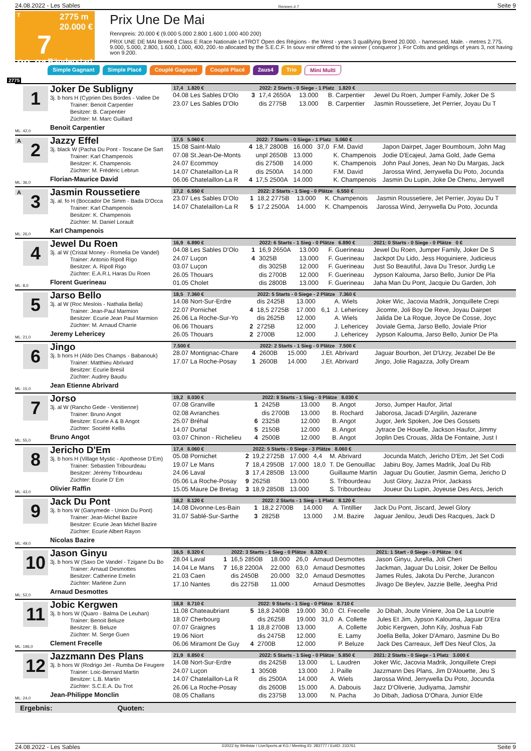24.08.2022 - Les Sables Rennen # 7 Seite 9
T 2775 m
20.000 €
7
22:01 Bänderstart
Prix Une De Mai
Rennpreis: 20.000 € (9.000 5.000 2.800 1.600 1.000 400 200)
PRIX UNE DE MAI Breed 8 Class E Race Nationale LeTROT Open des Régions - the West - years 3 qualifying Breed 20.000. - harnessed, Male. - metres 2.775. 9.000, 5.000, 2.800, 1.600, 1.000, 400, 200.-to allocated by the S.E.C.F. In souv enir offered to the winner ( conqueror ). For Colts and geldings of years 3, not having won 9.200.
Simple Gagnant Simple Placé Couplé Gagnant Couplé Placé 2aus4 Trio Mini Multi
2775
1
ML: 42,0
Joker De Subligny
3j. b hors H (Cyprien Des Bordes - Vallee De
Trainer: Benoit Carpentier
Besitzer: B. Carpentier
Züchter: M. Marc Guillard
Benoit Carpentier
| 17,4 1.820 € | | 2022: 2 Starts - 0 Siege - 1 Platz 1.820 € | | | | |
| --- | --- | --- | --- | --- | --- | --- |
| 04.08 Les Sables D'Olo | 3 | 17,4 2650A | 13.000 | | B. Carpentier | Jewel Du Roen, Jumper Family, Joker De S |
| 23.07 Les Sables D'Olo | | dis 2775B | 13.000 | | B. Carpentier | Jasmin Roussetiere, Jet Perrier, Joyau Du T |
A
2
ML: 36,0
Jazzy Effel
3j. black W (Pacha Du Pont - Toscane De Sart
Trainer: Karl Champenois
Besitzer: K. Champenois
Züchter: M. Frédéric Lebrun
Florian-Maurice David
| 17,5 5.060 € | | 2022: 7 Starts - 0 Siege - 1 Platz 5.060 € | | | | |
| --- | --- | --- | --- | --- | --- | --- |
| 15.08 Saint-Malo | 4 | 18,7 2800B | 16.000 | 37,0 | F.M. David | Japon Dairpet, Jager Boumboum, John Mag |
| 07.08 St.Jean-De-Monts | | unpl 2650B | 13.000 | | K. Champenois | Jodie D'Ecajeul, Jama Gold, Jade Gema |
| 24.07 Ecommoy | | dis 2750B | 14.000 | | K. Champenois | John Paul Jones, Jean No Du Margas, Jack |
| 14.07 Chatelaillon-La R | | dis 2500A | 14.000 | | F.M. David | Jarossa Wind, Jerrywella Du Poto, Jocunda |
| 06.06 Chatelaillon-La R | 4 | 17,5 2500A | 14.000 | | K. Champenois | Jasmin Du Lupin, Joke De Chenu, Jerrywell |
A
3
ML: 26,0
Jasmin Roussetiere
3j. al. fo H (Boccador De Simm - Bada D'Occa
Trainer: Karl Champenois
Besitzer: K. Champenois
Züchter: M. Daniel Lorault
Karl Champenois
| 17,2 6.550 € | | 2022: 2 Starts - 1 Sieg - 0 Plätze 6.550 € | | | | |
| --- | --- | --- | --- | --- | --- | --- |
| 23.07 Les Sables D'Olo | 1 | 18,2 2775B | 13.000 | | K. Champenois | Jasmin Roussetiere, Jet Perrier, Joyau Du T |
| 14.07 Chatelaillon-La R | 5 | 17,2 2500A | 14.000 | | K. Champenois | Jarossa Wind, Jerrywella Du Poto, Jocunda |
4
ML: 8,0
Jewel Du Roen
3j. al W (Cristal Money - Romelia De Vandel)
Trainer: Antonio Ripoll Rigo
Besitzer: A. Ripoll Rigo
Züchter: E.A.R.L Haras Du Roen
Florent Guerineau
| 16,9 6.890 € | | 2022: 6 Starts - 1 Sieg - 0 Plätze 6.890 € | | | | 2021: 0 Starts - 0 Siege - 0 Plätze 0 € |
| --- | --- | --- | --- | --- | --- | --- |
| 04.08 Les Sables D'Olo | 1 | 16,9 2650A | 13.000 | | F. Guerineau | Jewel Du Roen, Jumper Family, Joker De S |
| 24.07 Luçon | 4 | 3025B | 13.000 | | F. Guerineau | Jackpot Du Lido, Jess Hoguiniere, Judicieus |
| 03.07 Luçon | | dis 3025B | 12.000 | | F. Guerineau | Just So Beautiful, Java Du Tresor, Jurdig Le |
| 26.05 Thouars | | dis 2700B | 12.000 | | F. Guerineau | Jypson Kalouma, Jarso Bello, Junior De Pla |
| 01.05 Cholet | | dis 2800B | 13.000 | | F. Guerineau | Jaha Man Du Pont, Jacquie Du Garden, Joh |
5
ML: 21,0
Jarso Bello
3j. al W (Roc Meslois - Nathalia Bella)
Trainer: Jean-Paul Marmion
Besitzer: Ecurie Jean Paul Marmion
Züchter: M. Arnaud Charrie
Jeremy Lehericey
| 18,5 7.360 € | | 2022: 5 Starts - 0 Siege - 2 Plätze 7.360 € | | | | |
| --- | --- | --- | --- | --- | --- | --- |
| 14.08 Nort-Sur-Erdre | | dis 2425B | 13.000 | | A. Wiels | Joker Wic, Jacovia Madrik, Jonquillete Crepi |
| 22.07 Pornichet | 4 | 18,5 2725B | 17.000 | 6,1 | J. Lehericey | Jicomte, Joli Boy De Reve, Joyau Dairpet |
| 26.06 La Roche-Sur-Yo | | dis 2625B | 12.000 | | A. Wiels | Jalida De La Roque, Joyce De Cosse, Joyc |
| 06.06 Thouars | 2 | 2725B | 12.000 | | J. Lehericey | Joviale Gema, Jarso Bello, Joviale Prior |
| 26.05 Thouars | 2 | 2700B | 12.000 | | J. Lehericey | Jypson Kalouma, Jarso Bello, Junior De Pla |
6
ML: 15,0
Jingo
3j. b hors H (Aldo Des Champs - Babanouk)
Trainer: Matthieu Abrivard
Besitzer: Ecurie Bresil
Züchter: Audrey Baudu
Jean Etienne Abrivard
| 7.500 € | | 2022: 2 Starts - 1 Sieg - 0 Plätze 7.500 € | | | | |
| --- | --- | --- | --- | --- | --- | --- |
| 28.07 Montignac-Chare | 4 | 2600B | 15.000 | | J.Et. Abrivard | Jaguar Bourbon, Jet D'Urzy, Jezabel De Be |
| 17.07 La Roche-Posay | 1 | 2600B | 14.000 | | J.Et. Abrivard | Jingo, Jolie Ragazza, Jolly Dream |
7
ML: 55,0
Jorso
3j. al W (Rancho Gede - Venitienne)
Trainer: Bruno Angot
Besitzer: Ecurie A & B Angot
Züchter: Société Kellis
Bruno Angot
| 19,2 8.030 € | | 2022: 8 Starts - 1 Sieg - 0 Plätze 8.030 € | | | | |
| --- | --- | --- | --- | --- | --- | --- |
| 07.08 Granville | 1 | 2425B | 13.000 | | B. Angot | Jorso, Jumper Haufor, Jirtal |
| 02.08 Avranches | | dis 2700B | 13.000 | | B. Rochard | Jaborosa, Jacadi D'Argilin, Jazerane |
| 25.07 Bréhal | 6 | 2325B | 12.000 | | B. Angot | Jugor, Jerk Spoken, Joe Des Gossets |
| 14.07 Durtal | 5 | 2150B | 12.000 | | B. Angot | Jytrace De Houelle, Jackson Haufor, Jimmy |
| 03.07 Chinon - Richelieu | 4 | 2500B | 12.000 | | B. Angot | Joplin Des Crouas, Jilda De Fontaine, Just I |
8
ML: 43,0
Jericho D'Em
3j. b hors H (Village Mystic - Apotheose D'Em)
Trainer: Sebastien Tribourdeau
Besitzer: Jérémy Tribourdeau
Züchter: Ecurie D' Em
Olivier Raffin
| 17,4 8.060 € | | 2022: 5 Starts - 0 Siege - 3 Plätze 8.060 € | | | | |
| --- | --- | --- | --- | --- | --- | --- |
| 05.08 Pornichet | 2 | 19,2 2725B | 17.000 | 4,4 | M. Abrivard | Jocunda Match, Jericho D'Em, Jet Set Codi |
| 19.07 Le Mans | 7 | 18,4 2950B | 17.000 | 18,0 | T. De Genouillac | Jabiru Boy, James Madrik, Joal Du Rib |
| 24.06 Laval | 3 | 17,4 2850B | 13.000 | | Guillaume Martin | Jaguar Du Goutier, Jasmin Gema, Jericho D |
| 05.06 La Roche-Posay | 9 | 2625B | 13.000 | | S. Tribourdeau | Just Glory, Jazza Prior, Jackass |
| 15.05 Maure De Bretag | 3 | 18,9 2850B | 13.000 | | S. Tribourdeau | Joueur Du Lupin, Joyeuse Des Arcs, Jerich |
9
ML: 49,0
Jack Du Pont
3j. b hors W (Ganymede - Union Du Pont)
Trainer: Jean-Michel Bazire
Besitzer: Ecurie Jean Michel Bazire
Züchter: Ecurie Albert Rayon
Nicolas Bazire
| 18,2 8.120 € | | 2022: 2 Starts - 1 Sieg - 1 Platz 8.120 € | | | | |
| --- | --- | --- | --- | --- | --- | --- |
| 14.08 Divonne-Les-Bain | 1 | 18,2 2700B | 14.000 | | A. Tintillier | Jack Du Pont, Jiscard, Jewel Glory |
| 31.07 Sablé-Sur-Sarthe | 3 | 2825B | 13.000 | | J.M. Bazire | Jaguar Jenilou, Jeudi Des Racques, Jack D |
10
ML: 52,0
Jason Ginyu
3j. b hors W (Saxo De Vandel - Tzigane Du Bo
Trainer: Arnaud Desmottes
Besitzer: Catherine Emelin
Züchter: Marlène Zunn
Arnaud Desmottes
| 16,5 8.320 € | | 2022: 3 Starts - 1 Sieg - 0 Plätze 8.320 € | | | | 2021: 1 Start - 0 Siege - 0 Plätze 0 € |
| --- | --- | --- | --- | --- | --- | --- |
| 28.04 Laval | 1 | 16,5 2850B | 18.000 | 26,0 | Arnaud Desmottes | Jason Ginyu, Jurella, Joli Cheri |
| 14.04 Le Mans | 7 | 16,8 2200A | 22.000 | 63,0 | Arnaud Desmottes | Jackman, Jaguar Du Loisir, Joker De Bellou |
| 21.03 Caen | | dis 2450B | 20.000 | 32,0 | Arnaud Desmottes | James Rules, Jakota Du Perche, Jurancon |
| 17.10 Nantes | | dis 2275B | 11.000 | | Arnaud Desmottes | Jivago De Beylev, Jazzie Belle, Jeegha Prid |
11
ML: 196,0
Jobic Kergwen
3j. b hors W (Quaro - Balma De Leuhan)
Trainer: Benoit Beluze
Besitzer: B. Beluze
Züchter: M. Serge Guen
Clement Frecelle
| 18,8 8.710 € | | 2022: 9 Starts - 1 Sieg - 0 Plätze 8.710 € | | | | |
| --- | --- | --- | --- | --- | --- | --- |
| 11.08 Chateaubriant | 5 | 18,8 2400B | 19.000 | 30,0 | Cl. Frecelle | Jo Dibah, Joute Viniere, Joa De La Loutrie |
| 18.07 Cherbourg | | dis 2625B | 19.000 | 31,0 | A. Collette | Jules Et Jim, Jypson Kalouma, Jaguar D'Era |
| 07.07 Graignes | 1 | 18,8 2700B | 13.000 | | A. Collette | Jobic Kergwen, John Kily, Joshua Fab |
| 19.06 Niort | | dis 2475B | 12.000 | | E. Lamy | Joella Bella, Joker D'Amaro, Jasmine Du Bo |
| 06.06 Miramont De Guy | 4 | 2700B | 12.000 | | P. Beluze | Jack Des Carreaux, Jeff Des Neuf Clos, Ja |
12
ML: 24,0
Jazzmann Des Plans
3j. b hors W (Rodrigo Jet - Rumba De Feugere
Trainer: Loic-Bernard Martin
Besitzer: L.B. Martin
Züchter: S.C.E.A. Du Trot
Jean-Philippe Monclin
| 21,9 8.850 € | | 2022: 5 Starts - 1 Sieg - 0 Plätze 5.850 € | | | | 2021: 2 Starts - 0 Siege - 1 Platz 3.000 € |
| --- | --- | --- | --- | --- | --- | --- |
| 14.08 Nort-Sur-Erdre | | dis 2425B | 13.000 | | L. Laudren | Joker Wic, Jacovia Madrik, Jonquillete Crepi |
| 24.07 Luçon | 1 | 3050B | 13.000 | | J. Paille | Jazzmann Des Plans, Jim D'Alouette, Jeu S |
| 14.07 Chatelaillon-La R | | dis 2500A | 14.000 | | A. Wiels | Jarossa Wind, Jerrywella Du Poto, Jocunda |
| 26.06 La Roche-Posay | | dis 2600B | 15.000 | | A. Dabouis | Jazz D'Oliverie, Judiyama, Jamshir |
| 08.05 Challans | | dis 2375B | 13.000 | | N. Pacha | Jo Dibah, Jadiosa D'Ohara, Junior Elde |
Ergebnis: Quoten:
24.08.2022 - Les Sables ©2022 by Wettstar / LiveSports.at KG / Meeting ID: 283777 / ExtID: 233761 Seite 9